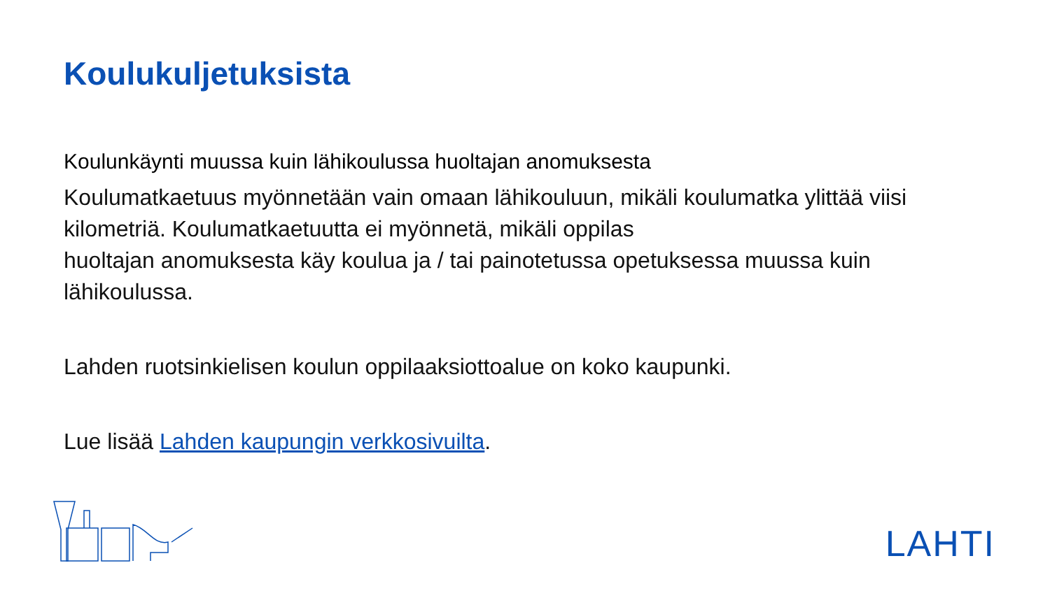Koulukuljetuksista
Koulunkäynti muussa kuin lähikoulussa huoltajan anomuksesta
Koulumatkaetuus myönnetään vain omaan lähikouluun, mikäli koulumatka ylittää viisi kilometriä. Koulumatkaetuutta ei myönnetä, mikäli oppilas
huoltajan anomuksesta käy koulua ja / tai painotetussa opetuksessa muussa kuin lähikoulussa.
Lahden ruotsinkielisen koulun oppilaaksiottoalue on koko kaupunki.
Lue lisää Lahden kaupungin verkkosivuilta.
LAHTI